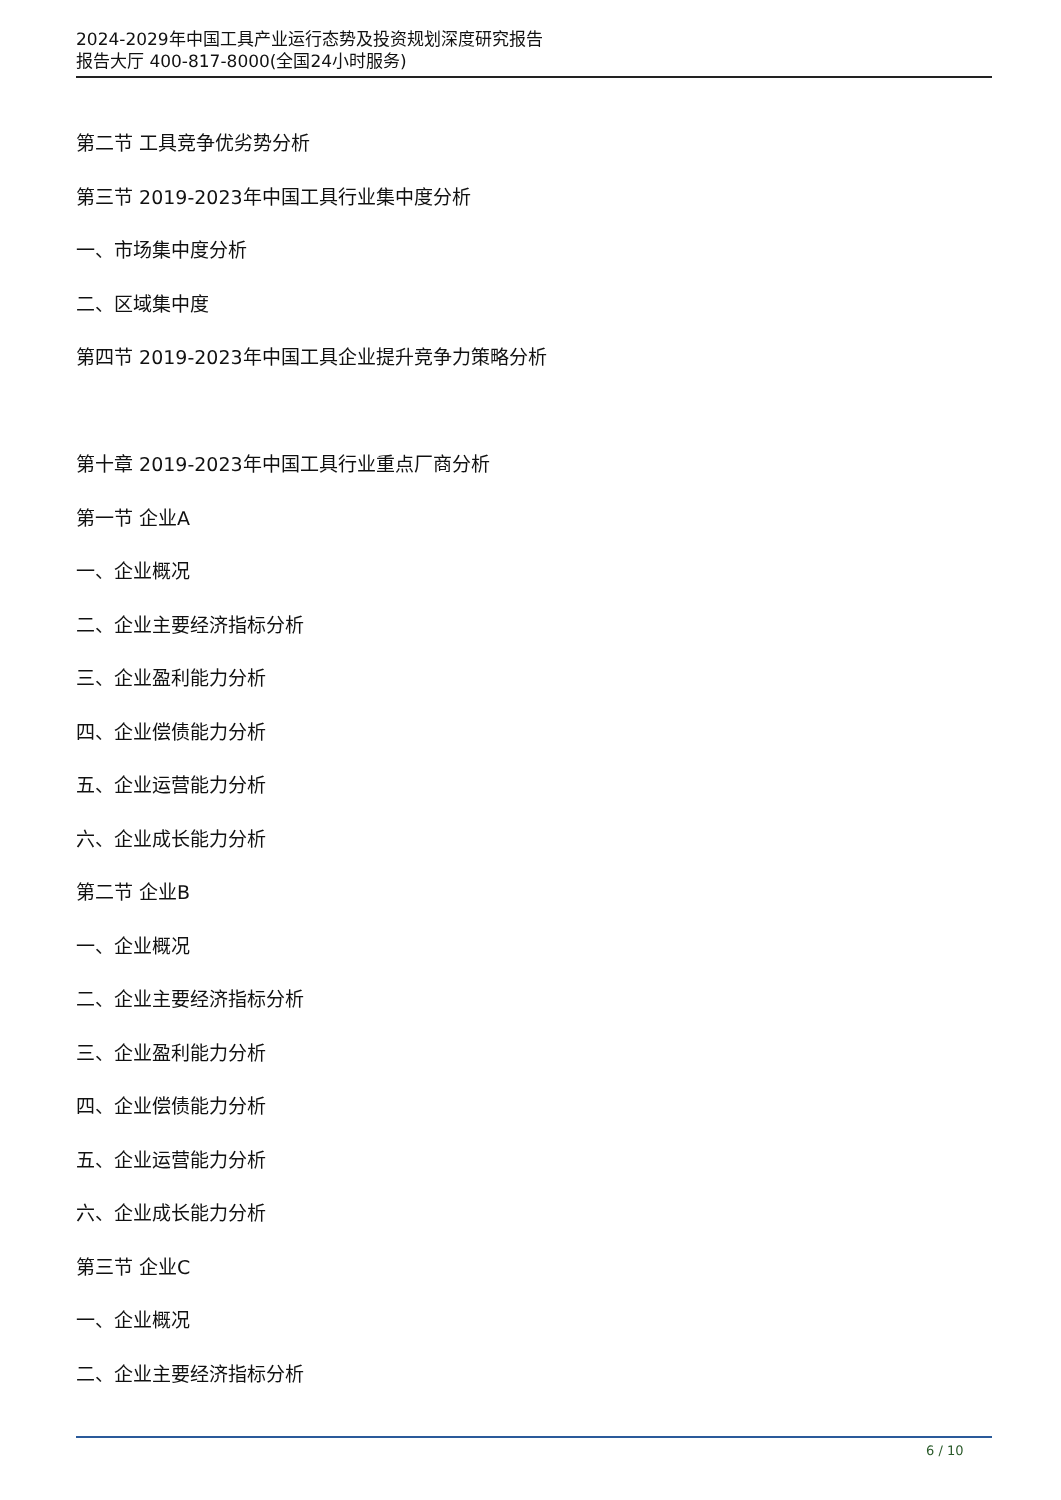2024-2029年中国工具产业运行态势及投资规划深度研究报告
报告大厅 400-817-8000(全国24小时服务)
第二节 工具竞争优劣势分析
第三节 2019-2023年中国工具行业集中度分析
一、市场集中度分析
二、区域集中度
第四节 2019-2023年中国工具企业提升竞争力策略分析
第十章 2019-2023年中国工具行业重点厂商分析
第一节 企业A
一、企业概况
二、企业主要经济指标分析
三、企业盈利能力分析
四、企业偿债能力分析
五、企业运营能力分析
六、企业成长能力分析
第二节 企业B
一、企业概况
二、企业主要经济指标分析
三、企业盈利能力分析
四、企业偿债能力分析
五、企业运营能力分析
六、企业成长能力分析
第三节 企业C
一、企业概况
二、企业主要经济指标分析
6 / 10